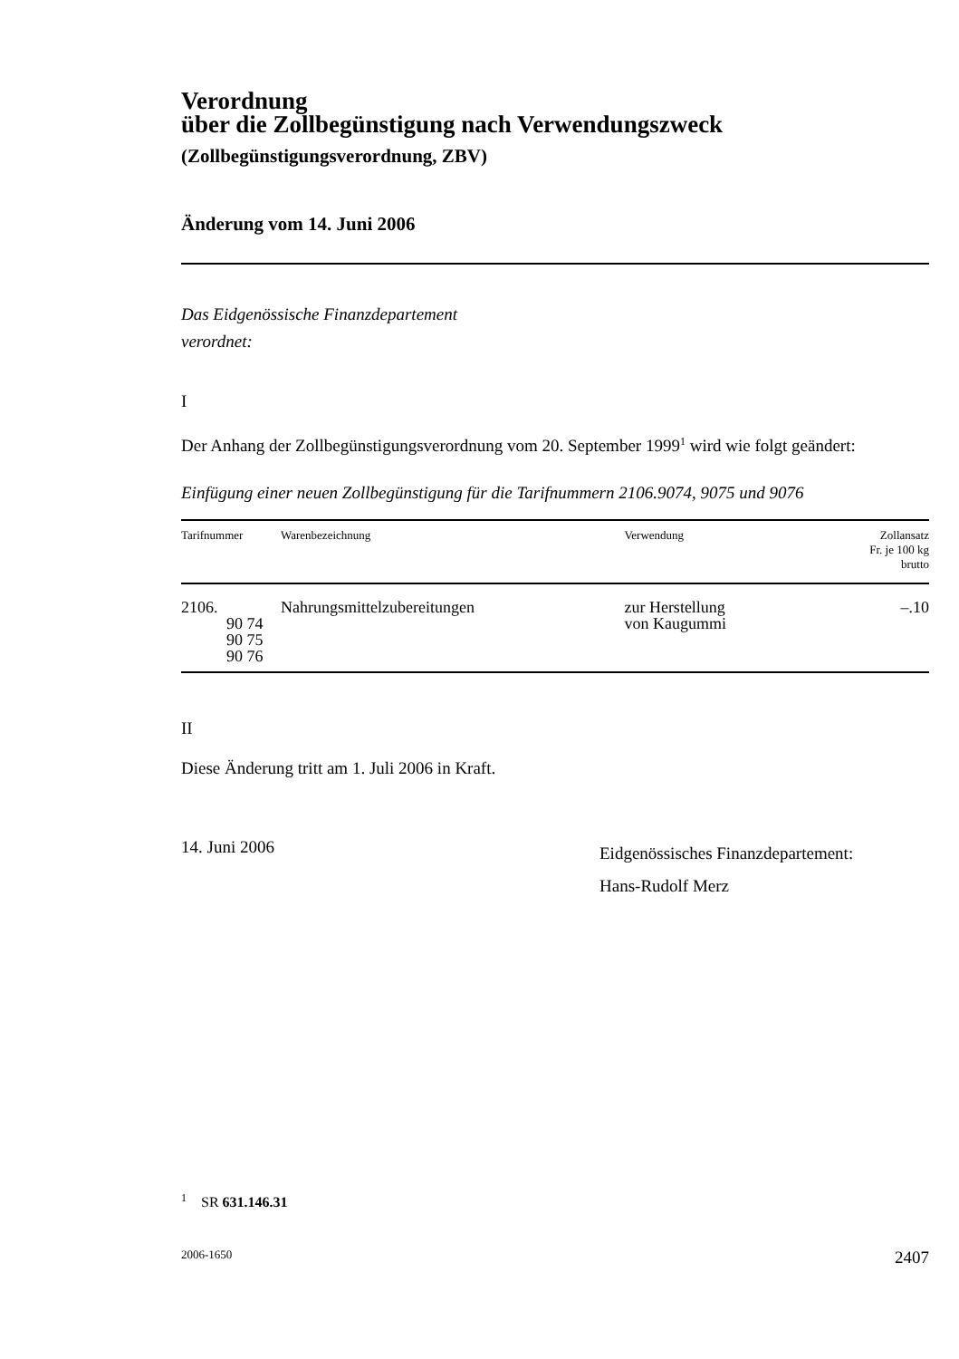Verordnung
über die Zollbegünstigung nach Verwendungszweck
(Zollbegünstigungsverordnung, ZBV)
Änderung vom 14. Juni 2006
Das Eidgenössische Finanzdepartement
verordnet:
I
Der Anhang der Zollbegünstigungsverordnung vom 20. September 1999<sup>1</sup> wird wie folgt geändert:
Einfügung einer neuen Zollbegünstigung für die Tarifnummern 2106.9074, 9075 und 9076
| Tarifnummer | Warenbezeichnung | Verwendung | Zollansatz Fr. je 100 kg brutto |
| --- | --- | --- | --- |
| 2106. 90 74 90 75 90 76 | Nahrungsmittelzubereitungen | zur Herstellung von Kaugummi | –.10 |
II
Diese Änderung tritt am 1. Juli 2006 in Kraft.
14. Juni 2006
Eidgenössisches Finanzdepartement:
Hans-Rudolf Merz
<sup>1</sup> SR 631.146.31
2006-1650 2407